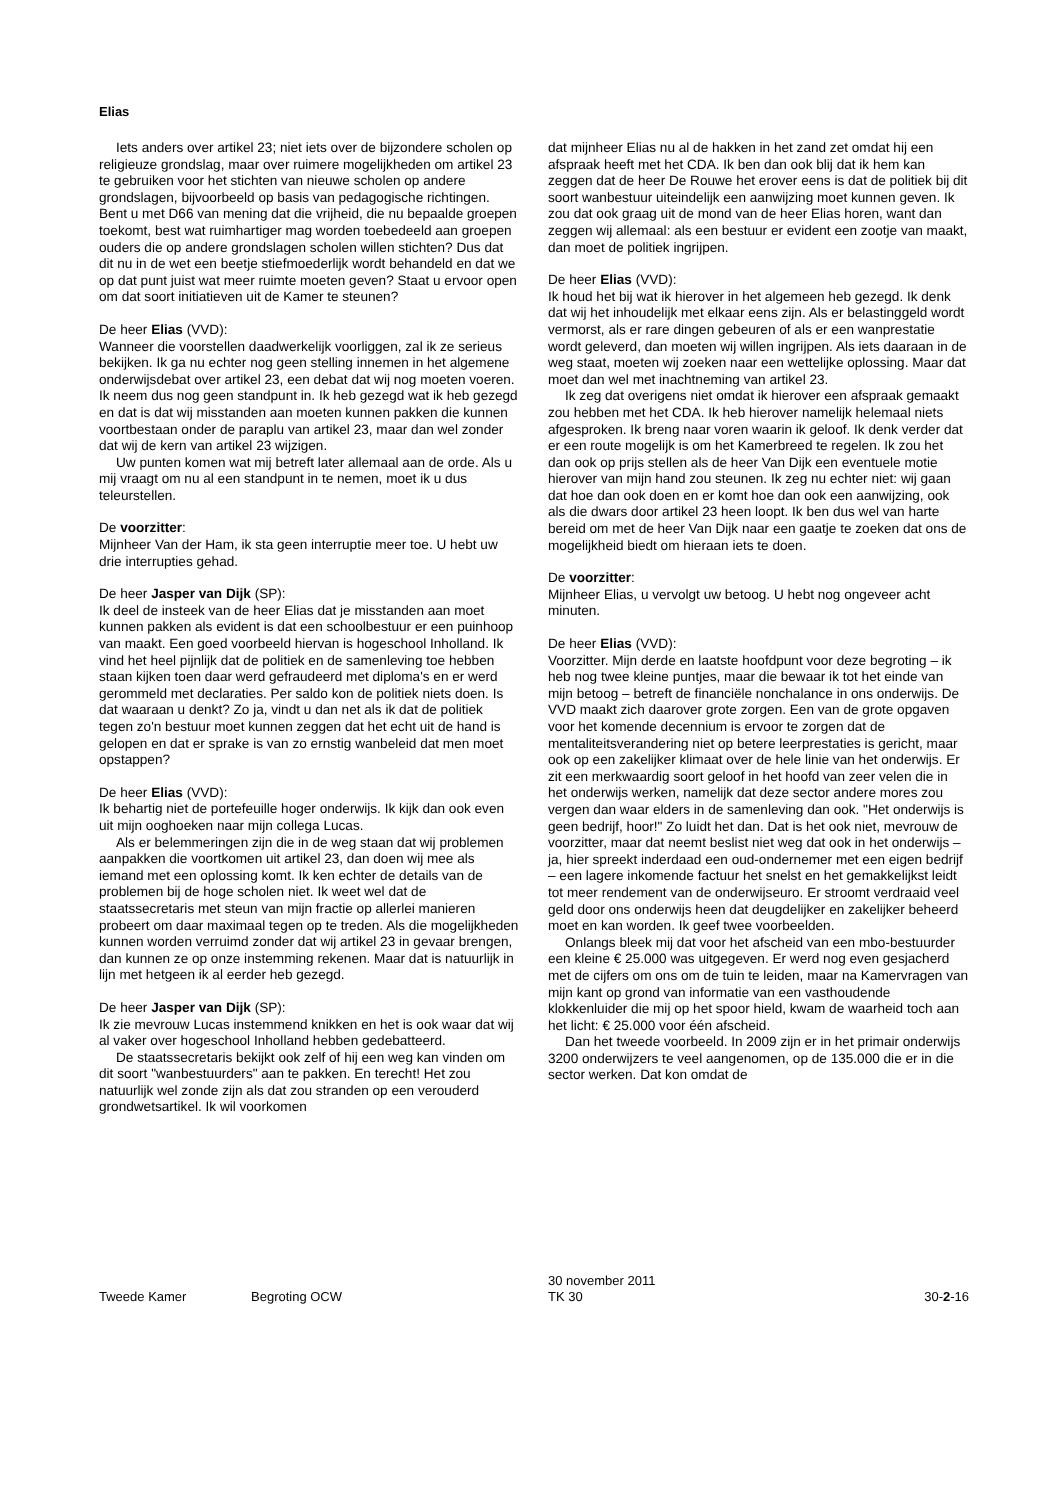Elias
Iets anders over artikel 23; niet iets over de bijzondere scholen op religieuze grondslag, maar over ruimere mogelijkheden om artikel 23 te gebruiken voor het stichten van nieuwe scholen op andere grondslagen, bijvoorbeeld op basis van pedagogische richtingen. Bent u met D66 van mening dat die vrijheid, die nu bepaalde groepen toekomt, best wat ruimhartiger mag worden toebedeeld aan groepen ouders die op andere grondslagen scholen willen stichten? Dus dat dit nu in de wet een beetje stiefmoederlijk wordt behandeld en dat we op dat punt juist wat meer ruimte moeten geven? Staat u ervoor open om dat soort initiatieven uit de Kamer te steunen?
De heer Elias (VVD):
Wanneer die voorstellen daadwerkelijk voorliggen, zal ik ze serieus bekijken. Ik ga nu echter nog geen stelling innemen in het algemene onderwijsdebat over artikel 23, een debat dat wij nog moeten voeren. Ik neem dus nog geen standpunt in. Ik heb gezegd wat ik heb gezegd en dat is dat wij misstanden aan moeten kunnen pakken die kunnen voortbestaan onder de paraplu van artikel 23, maar dan wel zonder dat wij de kern van artikel 23 wijzigen.
Uw punten komen wat mij betreft later allemaal aan de orde. Als u mij vraagt om nu al een standpunt in te nemen, moet ik u dus teleurstellen.
De voorzitter:
Mijnheer Van der Ham, ik sta geen interruptie meer toe. U hebt uw drie interrupties gehad.
De heer Jasper van Dijk (SP):
Ik deel de insteek van de heer Elias dat je misstanden aan moet kunnen pakken als evident is dat een schoolbestuur er een puinhoop van maakt. Een goed voorbeeld hiervan is hogeschool Inholland. Ik vind het heel pijnlijk dat de politiek en de samenleving toe hebben staan kijken toen daar werd gefraudeerd met diploma's en er werd gerommeld met declaraties. Per saldo kon de politiek niets doen. Is dat waaraan u denkt? Zo ja, vindt u dan net als ik dat de politiek tegen zo'n bestuur moet kunnen zeggen dat het echt uit de hand is gelopen en dat er sprake is van zo ernstig wanbeleid dat men moet opstappen?
De heer Elias (VVD):
Ik behartig niet de portefeuille hoger onderwijs. Ik kijk dan ook even uit mijn ooghoeken naar mijn collega Lucas.
Als er belemmeringen zijn die in de weg staan dat wij problemen aanpakken die voortkomen uit artikel 23, dan doen wij mee als iemand met een oplossing komt. Ik ken echter de details van de problemen bij de hoge scholen niet. Ik weet wel dat de staatssecretaris met steun van mijn fractie op allerlei manieren probeert om daar maximaal tegen op te treden. Als die mogelijkheden kunnen worden verruimd zonder dat wij artikel 23 in gevaar brengen, dan kunnen ze op onze instemming rekenen. Maar dat is natuurlijk in lijn met hetgeen ik al eerder heb gezegd.
De heer Jasper van Dijk (SP):
Ik zie mevrouw Lucas instemmend knikken en het is ook waar dat wij al vaker over hogeschool Inholland hebben gedebatteerd.
De staatssecretaris bekijkt ook zelf of hij een weg kan vinden om dit soort "wanbestuurders" aan te pakken. En terecht! Het zou natuurlijk wel zonde zijn als dat zou stranden op een verouderd grondwetsartikel. Ik wil voorkomen
dat mijnheer Elias nu al de hakken in het zand zet omdat hij een afspraak heeft met het CDA. Ik ben dan ook blij dat ik hem kan zeggen dat de heer De Rouwe het erover eens is dat de politiek bij dit soort wanbestuur uiteindelijk een aanwijzing moet kunnen geven. Ik zou dat ook graag uit de mond van de heer Elias horen, want dan zeggen wij allemaal: als een bestuur er evident een zootje van maakt, dan moet de politiek ingrijpen.
De heer Elias (VVD):
Ik houd het bij wat ik hierover in het algemeen heb gezegd. Ik denk dat wij het inhoudelijk met elkaar eens zijn. Als er belastinggeld wordt vermorst, als er rare dingen gebeuren of als er een wanprestatie wordt geleverd, dan moeten wij willen ingrijpen. Als iets daaraan in de weg staat, moeten wij zoeken naar een wettelijke oplossing. Maar dat moet dan wel met inachtneming van artikel 23.
Ik zeg dat overigens niet omdat ik hierover een afspraak gemaakt zou hebben met het CDA. Ik heb hierover namelijk helemaal niets afgesproken. Ik breng naar voren waarin ik geloof. Ik denk verder dat er een route mogelijk is om het Kamerbreed te regelen. Ik zou het dan ook op prijs stellen als de heer Van Dijk een eventuele motie hierover van mijn hand zou steunen. Ik zeg nu echter niet: wij gaan dat hoe dan ook doen en er komt hoe dan ook een aanwijzing, ook als die dwars door artikel 23 heen loopt. Ik ben dus wel van harte bereid om met de heer Van Dijk naar een gaatje te zoeken dat ons de mogelijkheid biedt om hieraan iets te doen.
De voorzitter:
Mijnheer Elias, u vervolgt uw betoog. U hebt nog ongeveer acht minuten.
De heer Elias (VVD):
Voorzitter. Mijn derde en laatste hoofdpunt voor deze begroting – ik heb nog twee kleine puntjes, maar die bewaar ik tot het einde van mijn betoog – betreft de financiële nonchalance in ons onderwijs. De VVD maakt zich daarover grote zorgen. Een van de grote opgaven voor het komende decennium is ervoor te zorgen dat de mentaliteitsverandering niet op betere leerprestaties is gericht, maar ook op een zakelijker klimaat over de hele linie van het onderwijs. Er zit een merkwaardig soort geloof in het hoofd van zeer velen die in het onderwijs werken, namelijk dat deze sector andere mores zou vergen dan waar elders in de samenleving dan ook. "Het onderwijs is geen bedrijf, hoor!" Zo luidt het dan. Dat is het ook niet, mevrouw de voorzitter, maar dat neemt beslist niet weg dat ook in het onderwijs – ja, hier spreekt inderdaad een oud-ondernemer met een eigen bedrijf – een lagere inkomende factuur het snelst en het gemakkelijkst leidt tot meer rendement van de onderwijseuro. Er stroomt verdraaid veel geld door ons onderwijs heen dat deugdelijker en zakelijker beheerd moet en kan worden. Ik geef twee voorbeelden.
Onlangs bleek mij dat voor het afscheid van een mbo-bestuurder een kleine € 25.000 was uitgegeven. Er werd nog even gesjacherd met de cijfers om ons om de tuin te leiden, maar na Kamervragen van mijn kant op grond van informatie van een vasthoudende klokkenluider die mij op het spoor hield, kwam de waarheid toch aan het licht: € 25.000 voor één afscheid.
Dan het tweede voorbeeld. In 2009 zijn er in het primair onderwijs 3200 onderwijzers te veel aangenomen, op de 135.000 die er in die sector werken. Dat kon omdat de
Tweede Kamer Begroting OCW
30 november 2011
TK 30
30-2-16